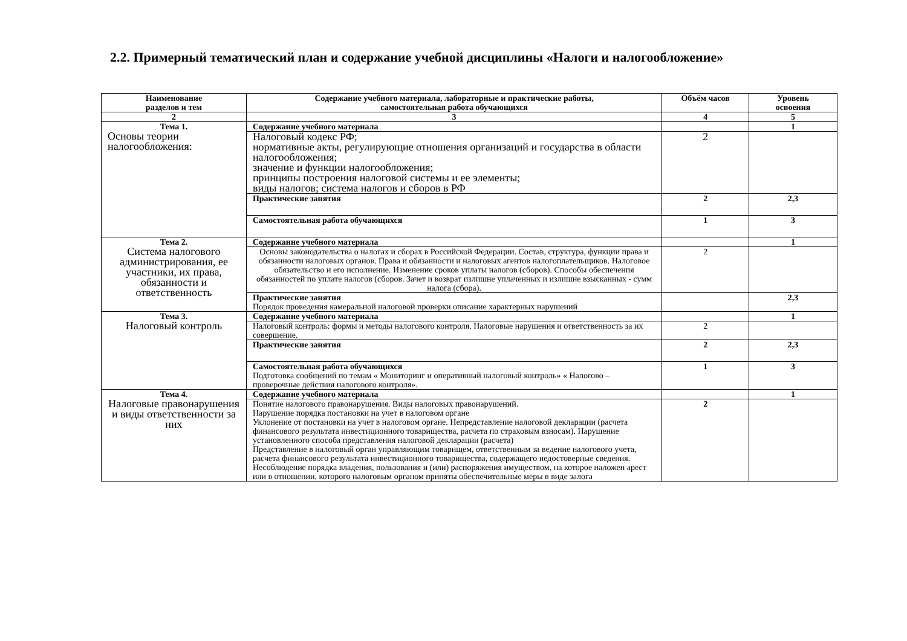2.2. Примерный тематический план и содержание учебной дисциплины «Налоги и налогообложение»
| Наименование разделов и тем | Содержание учебного материала, лабораторные и практические работы, самостоятельная работа обучающихся | Объём часов | Уровень освоения |
| --- | --- | --- | --- |
| 2 | 3 | 4 | 5 |
| Тема 1. Основы теории налогообложения: | Содержание учебного материала | | 1 |
| | Налоговый кодекс РФ; нормативные акты, регулирующие отношения организаций и государства в области налогообложения; значение и функции налогообложения; принципы построения налоговой системы и ее элементы; виды налогов; система налогов и сборов в РФ | 2 | |
| | Практические занятия | 2 | 2,3 |
| | Самостоятельная работа обучающихся | 1 | 3 |
| Тема 2. Система налогового администрирования, ее участники, их права, обязанности и ответственность | Содержание учебного материала | | 1 |
| | Основы законодательства о налогах и сборах в Российской Федерации. Состав, структура, функции права и обязанности налоговых органов. Права и обязанности и налоговых агентов налогоплательщиков. Налоговое обязательство и его исполнение. Изменение сроков уплаты налогов (сборов). Способы обеспечения обязанностей по уплате налогов (сборов. Зачет и возврат излишне уплаченных и излишне взысканных - сумм налога (сбора). | 2 | |
| | Практические занятия Порядок проведения камеральной налоговой проверки описание характерных нарушений | | 2,3 |
| Тема 3. Налоговый контроль | Содержание учебного материала | | 1 |
| | Налоговый контроль: формы и методы налогового контроля. Налоговые нарушения и ответственность за их совершение. | 2 | |
| | Практические занятия | 2 | 2,3 |
| | Самостоятельная работа обучающихся Подготовка сообщений по темам « Мониторинг и оперативный налоговый контроль» « Налогово – проверочные действия налогового контроля». | 1 | 3 |
| Тема 4. Налоговые правонарушения и виды ответственности за них | Содержание учебного материала | | 1 |
| | Понятие налогового правонарушения. Виды налоговых правонарушений. Нарушение порядка постановки на учет в налоговом органе Уклонение от постановки на учет в налоговом органе. Непредставление налоговой декларации (расчета финансового результата инвестиционного товарищества, расчета по страховым взносам). Нарушение установленного способа представления налоговой декларации (расчета) Представление в налоговый орган управляющим товарищем, ответственным за ведение налогового учета, расчета финансового результата инвестиционного товарищества, содержащего недостоверные сведения. Несоблюдение порядка владения, пользования и (или) распоряжения имуществом, на которое наложен арест или в отношении, которого налоговым органом приняты обеспечительные меры в виде залога | 2 | |